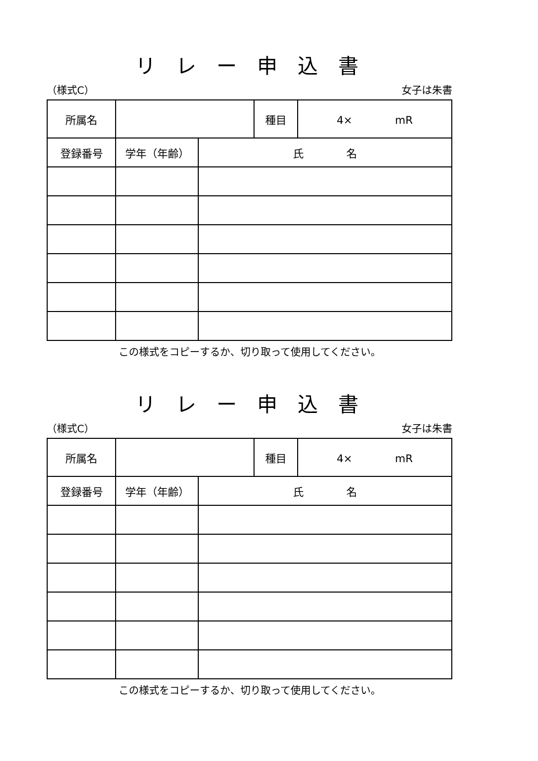リレー申込書
（様式C） 女子は朱書
| 所属名 | | | 種目 | 4× mR |
| 登録番号 | 学年（年齢） | 氏 名 | | |
この様式をコピーするか、切り取って使用してください。
リレー申込書
（様式C） 女子は朱書
| 所属名 | | | 種目 | 4× mR |
| 登録番号 | 学年（年齢） | 氏 名 | | |
この様式をコピーするか、切り取って使用してください。